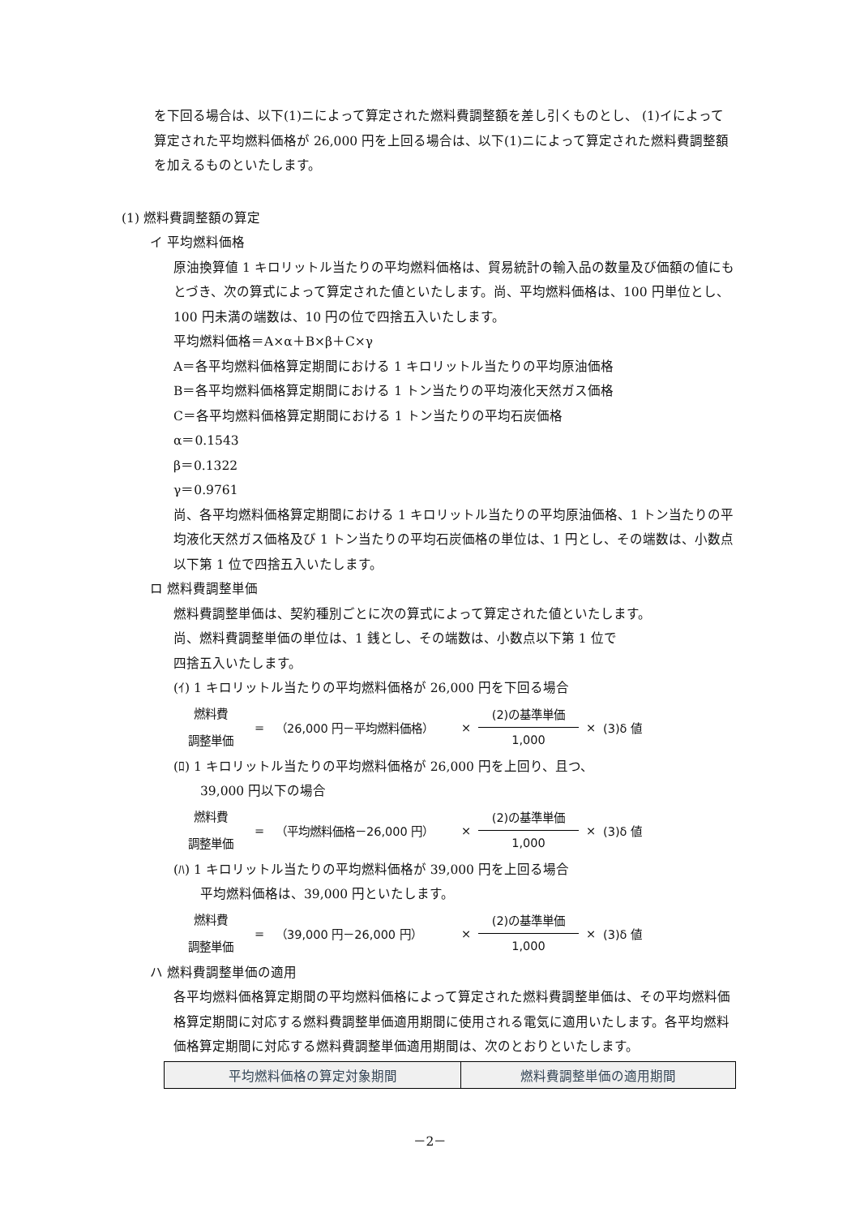を下回る場合は、以下(1)ニによって算定された燃料費調整額を差し引くものとし、 (1)イによって算定された平均燃料価格が 26,000 円を上回る場合は、以下(1)ニによって算定された燃料費調整額を加えるものといたします。
(1) 燃料費調整額の算定
イ 平均燃料価格
原油換算値 1 キロリットル当たりの平均燃料価格は、貿易統計の輸入品の数量及び価額の値にもとづき、次の算式によって算定された値といたします。尚、平均燃料価格は、100 円単位とし、100 円未満の端数は、10 円の位で四捨五入いたします。
平均燃料価格＝A×α＋B×β＋C×γ
A＝各平均燃料価格算定期間における 1 キロリットル当たりの平均原油価格
B＝各平均燃料価格算定期間における 1 トン当たりの平均液化天然ガス価格
C＝各平均燃料価格算定期間における 1 トン当たりの平均石炭価格
α＝0.1543
β＝0.1322
γ＝0.9761
尚、各平均燃料価格算定期間における 1 キロリットル当たりの平均原油価格、1 トン当たりの平均液化天然ガス価格及び 1 トン当たりの平均石炭価格の単位は、1 円とし、その端数は、小数点以下第 1 位で四捨五入いたします。
ロ 燃料費調整単価
燃料費調整単価は、契約種別ごとに次の算式によって算定された値といたします。
尚、燃料費調整単価の単位は、1 銭とし、その端数は、小数点以下第 1 位で
四捨五入いたします。
(ｲ) 1 キロリットル当たりの平均燃料価格が 26,000 円を下回る場合
燃料費
調整単価
= （26,000 円－平均燃料価格） ×
(2)の基準単価
1,000
× (3)δ 値
(ﾛ) 1 キロリットル当たりの平均燃料価格が 26,000 円を上回り、且つ、
39,000 円以下の場合
燃料費
調整単価
= （平均燃料価格－26,000 円） ×
(2)の基準単価
1,000
× (3)δ 値
(ﾊ) 1 キロリットル当たりの平均燃料価格が 39,000 円を上回る場合
平均燃料価格は、39,000 円といたします。
燃料費
調整単価
= （39,000 円－26,000 円） ×
(2)の基準単価
1,000
× (3)δ 値
ハ 燃料費調整単価の適用
各平均燃料価格算定期間の平均燃料価格によって算定された燃料費調整単価は、その平均燃料価格算定期間に対応する燃料費調整単価適用期間に使用される電気に適用いたします。各平均燃料価格算定期間に対応する燃料費調整単価適用期間は、次のとおりといたします。
| 平均燃料価格の算定対象期間 | 燃料費調整単価の適用期間 |
－2－